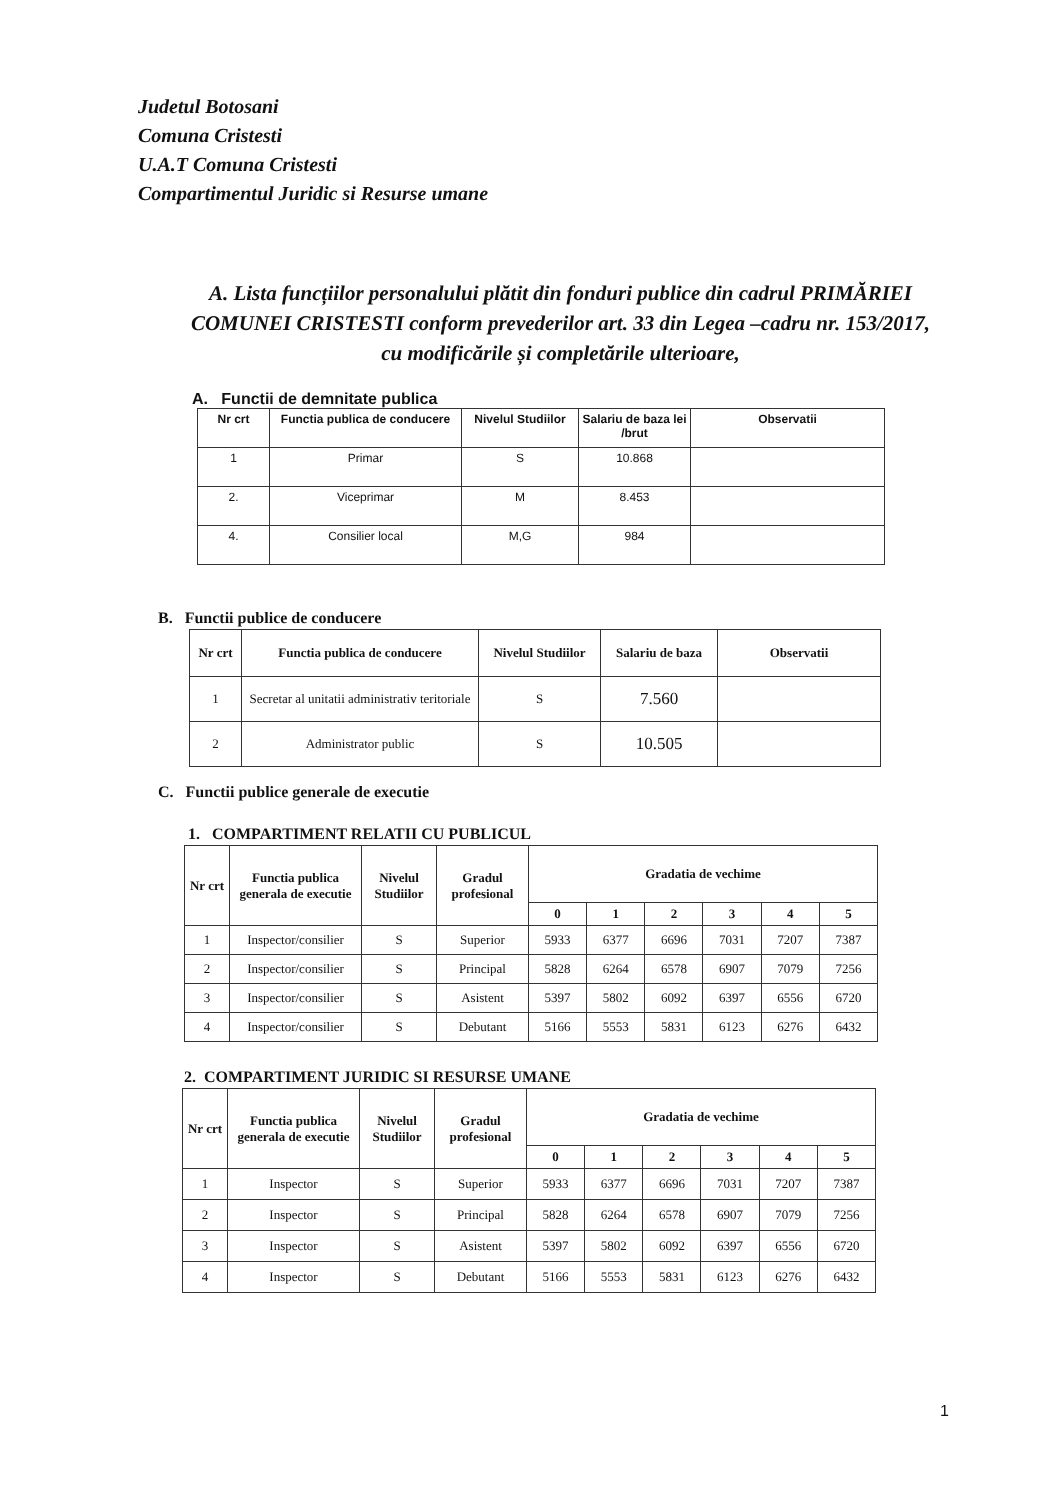Judetul Botosani
Comuna Cristesti
U.A.T Comuna Cristesti
Compartimentul Juridic si Resurse umane
A. Lista funcțiilor personalului plătit din fonduri publice din cadrul PRIMĂRIEI COMUNEI CRISTESTI conform prevederilor art. 33 din Legea –cadru nr. 153/2017, cu modificările și completările ulterioare,
A. Functii de demnitate publica
| Nr crt | Functia publica de conducere | Nivelul Studiilor | Salariu de baza lei /brut | Observatii |
| --- | --- | --- | --- | --- |
| 1 | Primar | S | 10.868 | |
| 2. | Viceprimar | M | 8.453 | |
| 4. | Consilier local | M,G | 984 | |
B. Functii publice de conducere
| Nr crt | Functia publica de conducere | Nivelul Studiilor | Salariu de baza | Observatii |
| --- | --- | --- | --- | --- |
| 1 | Secretar al unitatii administrativ teritoriale | S | 7.560 | |
| 2 | Administrator public | S | 10.505 | |
C. Functii publice generale de executie
1. COMPARTIMENT RELATII CU PUBLICUL
| Nr crt | Functia publica generala de executie | Nivelul Studiilor | Gradul profesional | Gradatia de vechime | | | | | |
| --- | --- | --- | --- | --- | --- | --- | --- | --- | --- |
| | | | | 0 | 1 | 2 | 3 | 4 | 5 |
| 1 | Inspector/consilier | S | Superior | 5933 | 6377 | 6696 | 7031 | 7207 | 7387 |
| 2 | Inspector/consilier | S | Principal | 5828 | 6264 | 6578 | 6907 | 7079 | 7256 |
| 3 | Inspector/consilier | S | Asistent | 5397 | 5802 | 6092 | 6397 | 6556 | 6720 |
| 4 | Inspector/consilier | S | Debutant | 5166 | 5553 | 5831 | 6123 | 6276 | 6432 |
2. COMPARTIMENT JURIDIC SI RESURSE UMANE
| Nr crt | Functia publica generala de executie | Nivelul Studiilor | Gradul profesional | Gradatia de vechime | | | | | |
| --- | --- | --- | --- | --- | --- | --- | --- | --- | --- |
| | | | | 0 | 1 | 2 | 3 | 4 | 5 |
| 1 | Inspector | S | Superior | 5933 | 6377 | 6696 | 7031 | 7207 | 7387 |
| 2 | Inspector | S | Principal | 5828 | 6264 | 6578 | 6907 | 7079 | 7256 |
| 3 | Inspector | S | Asistent | 5397 | 5802 | 6092 | 6397 | 6556 | 6720 |
| 4 | Inspector | S | Debutant | 5166 | 5553 | 5831 | 6123 | 6276 | 6432 |
1